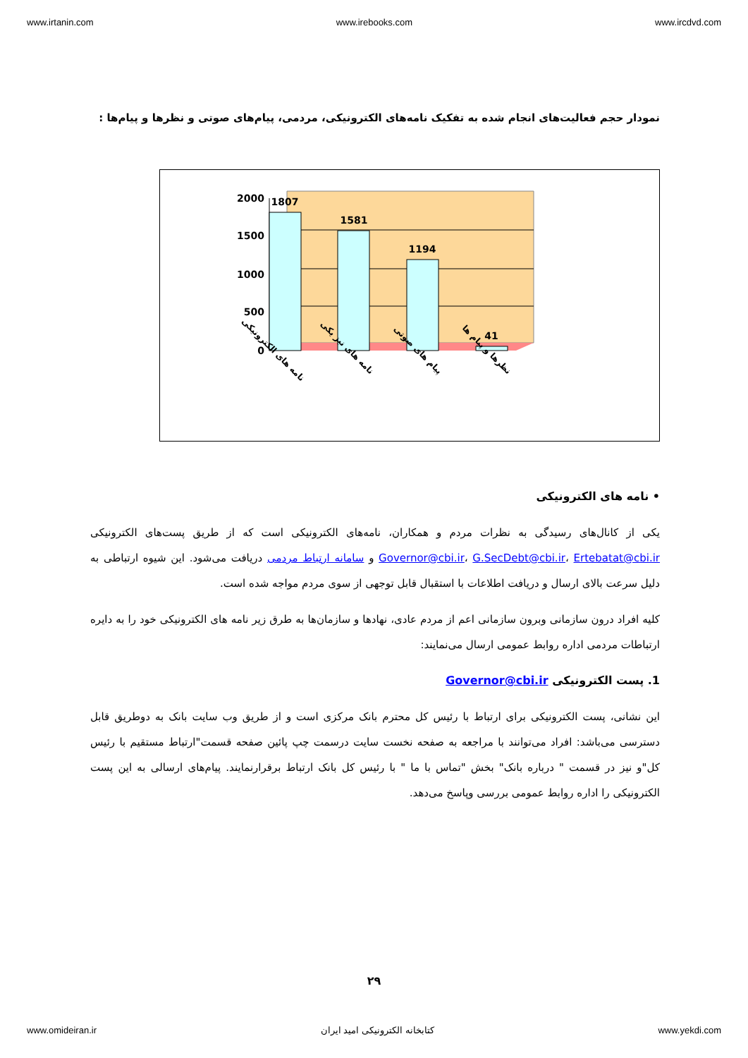www.irtanin.com www.irebooks.com www.ircdvd.com
نمودار حجم فعالیت‌های انجام شده به تفکیک نامه‌های الکترونیکی، مردمی، پیام‌های صوتی و نظرها و پیام‌ها :
0
500
1000
1500
2000
1807
1581
1194
41
نامه های الکترونیکی
نامه های نیز یکی
پیام های صوتی
نظرها و پیام ها
• نامه های الکترونیکی
یکی از کانال‌های رسیدگی به نظرات مردم و همکاران، نامه‌های الکترونیکی است که از طریق پست‌های الکترونیکی Governor@cbi.ir، G.SecDebt@cbi.ir، Ertebatat@cbi.ir و سامانه ارتباط مردمی دریافت می‌شود. این شیوه ارتباطی به دلیل سرعت بالای ارسال و دریافت اطلاعات با استقبال قابل توجهی از سوی مردم مواجه شده است.
کلیه افراد درون سازمانی وبرون سازمانی اعم از مردم عادی، نهادها و سازمان‌ها به طرق زیر نامه های الکترونیکی خود را به دایره ارتباطات مردمی اداره روابط عمومی ارسال می‌نمایند:
1. پست الکترونیکی Governor@cbi.ir
این نشانی، پست الکترونیکی برای ارتباط با رئیس کل محترم بانک مرکزی است و از طریق وب سایت بانک به دوطریق قابل دسترسی می‌باشد: افراد می‌توانند با مراجعه به صفحه نخست سایت درسمت چپ پائین صفحه قسمت"ارتباط مستقیم با رئیس کل"و نیز در قسمت " درباره بانک" بخش "تماس با ما " با رئیس کل بانک ارتباط برقرارنمایند. پیام‌های ارسالی به این پست الکترونیکی را اداره روابط عمومی بررسی وپاسخ می‌دهد.
۲۹
www.omideiran.ir کتابخانه الکترونیکی امید ایران www.yekdi.com